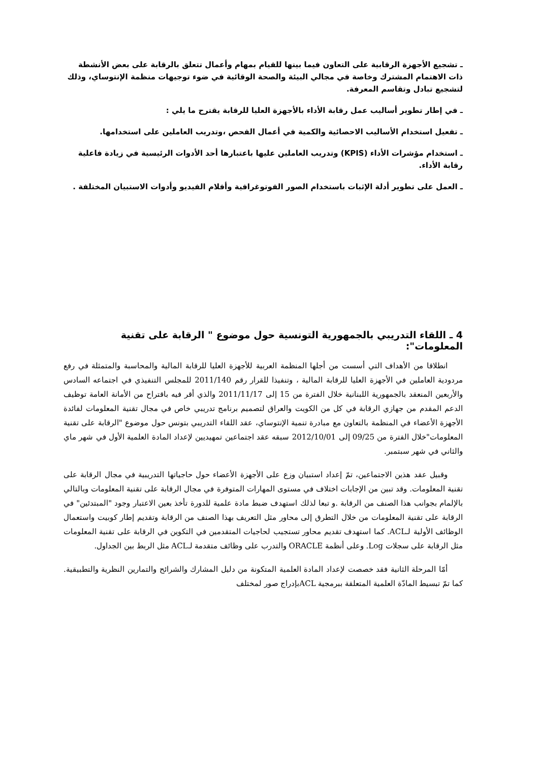ـ تشجيع الأجهزة الرقابية على التعاون فيما بينها للقيام بمهام وأعمال تتعلق بالرقابة على بعض الأنشطة ذات الاهتمام المشترك وخاصة في مجالي البيئة والصحة الوقائية في ضوء توجيهات منظمة الإنتوساي، وذلك لتشجيع تبادل وتقاسم المعرفة.
ـ في إطار تطوير أساليب عمل رقابة الأداء بالأجهزة العليا للرقابة يقترح ما يلي :
ـ تفعيل استخدام الأساليب الاحصائية والكمية في أعمال الفحص ،وتدريب العاملين على استخدامها.
ـ استخدام مؤشرات الأداء (KPIS) وتدريب العاملين عليها باعتبارها أحد الأدوات الرئيسية في زيادة فاعلية رقابة الأداء.
ـ العمل على تطوير أدلة الإثبات باستخدام الصور الفوتوغرافية وأفلام الفيديو وأدوات الاستبيان المختلفة .
4 ـ اللقاء التدريبي بالجمهورية التونسية حول موضوع " الرقابة على تقنية المعلومات":
انطلاقا من الأهداف التي أسست من أجلها المنظمة العربية للأجهزة العليا للرقابة المالية والمحاسبة والمتمثلة في رفع مردودية العاملين في الأجهزة العليا للرقابة المالية ، وتنفيذا للقرار رقم 2011/140 للمجلس التنفيذي في اجتماعه السادس والأربعين المنعقد بالجمهورية اللبنانية خلال الفترة من 15 إلى 2011/11/17 والذي أقر فيه باقتراح من الأمانة العامة توظيف الدعم المقدم من جهازي الرقابة في كل من الكويت والعراق لتصميم برنامج تدريبي خاص في مجال تقنية المعلومات لفائدة الأجهزة الأعضاء في المنظمة بالتعاون مع مبادرة تنمية الإنتوساي، عقد اللقاء التدريبي بتونس حول موضوع "الرقابة على تقنية المعلومات"خلال الفترة من 09/25 إلى 2012/10/01 سبقه عقد اجتماعين تمهيديين لإعداد المادة العلمية الأول في شهر ماي والثاني في شهر سبتمبر.
وقبيل عقد هذين الاجتماعين، تمّ إعداد استبيان وزع على الأجهزة الأعضاء حول حاجياتها التدريبية في مجال الرقابة على تقنية المعلومات. وقد تبين من الإجابات اختلاف في مستوى المهارات المتوفرة في مجال الرقابة على تقنية المعلومات وبالتالي بالإلمام بجوانب هذا الصنف من الرقابة .و تبعا لذلك استهدف ضبط مادة علمية للدورة تأخذ بعين الاعتبار وجود "المبتدئين" في الرقابة على تقنية المعلومات من خلال التطرق إلى محاور مثل التعريف بهذا الصنف من الرقابة وتقديم إطار كوبيت واستعمال الوظائف الأولية لـACL. كما استهدف تقديم محاور تستجيب لحاجيات المتقدمين في التكوين في الرقابة على تقنية المعلومات مثل الرقابة على سجلات Log. وعلى أنظمة ORACLE والتدرب على وظائف متقدمة لـACL مثل الربط بين الجداول.
أمّا المرحلة الثانية فقد خصصت لإعداد المادة العلمية المتكونة من دليل المشارك والشرائح والتمارين النظرية والتطبيقية. كما تمّ تبسيط المادّة العلمية المتعلقة ببرمجية ACLبإدراج صور لمختلف